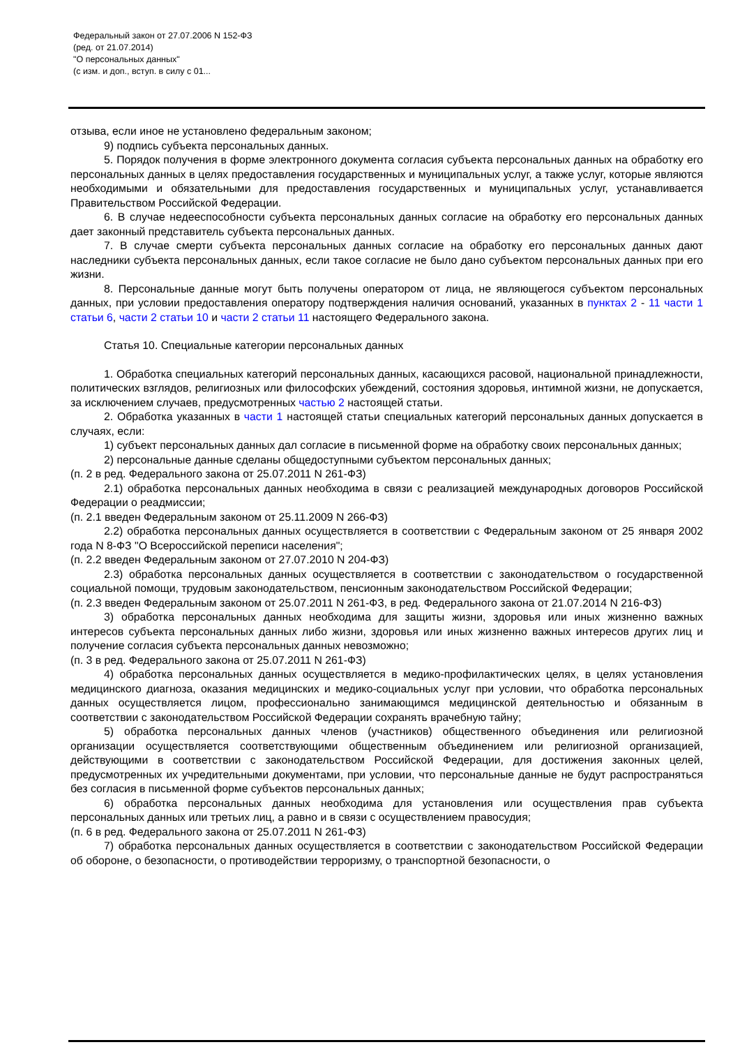Федеральный закон от 27.07.2006 N 152-ФЗ
(ред. от 21.07.2014)
"О персональных данных"
(с изм. и доп., вступ. в силу с 01...
отзыва, если иное не установлено федеральным законом;
9) подпись субъекта персональных данных.
5. Порядок получения в форме электронного документа согласия субъекта персональных данных на обработку его персональных данных в целях предоставления государственных и муниципальных услуг, а также услуг, которые являются необходимыми и обязательными для предоставления государственных и муниципальных услуг, устанавливается Правительством Российской Федерации.
6. В случае недееспособности субъекта персональных данных согласие на обработку его персональных данных дает законный представитель субъекта персональных данных.
7. В случае смерти субъекта персональных данных согласие на обработку его персональных данных дают наследники субъекта персональных данных, если такое согласие не было дано субъектом персональных данных при его жизни.
8. Персональные данные могут быть получены оператором от лица, не являющегося субъектом персональных данных, при условии предоставления оператору подтверждения наличия оснований, указанных в пунктах 2 - 11 части 1 статьи 6, части 2 статьи 10 и части 2 статьи 11 настоящего Федерального закона.
Статья 10. Специальные категории персональных данных
1. Обработка специальных категорий персональных данных, касающихся расовой, национальной принадлежности, политических взглядов, религиозных или философских убеждений, состояния здоровья, интимной жизни, не допускается, за исключением случаев, предусмотренных частью 2 настоящей статьи.
2. Обработка указанных в части 1 настоящей статьи специальных категорий персональных данных допускается в случаях, если:
1) субъект персональных данных дал согласие в письменной форме на обработку своих персональных данных;
2) персональные данные сделаны общедоступными субъектом персональных данных;
(п. 2 в ред. Федерального закона от 25.07.2011 N 261-ФЗ)
2.1) обработка персональных данных необходима в связи с реализацией международных договоров Российской Федерации о реадмиссии;
(п. 2.1 введен Федеральным законом от 25.11.2009 N 266-ФЗ)
2.2) обработка персональных данных осуществляется в соответствии с Федеральным законом от 25 января 2002 года N 8-ФЗ "О Всероссийской переписи населения";
(п. 2.2 введен Федеральным законом от 27.07.2010 N 204-ФЗ)
2.3) обработка персональных данных осуществляется в соответствии с законодательством о государственной социальной помощи, трудовым законодательством, пенсионным законодательством Российской Федерации;
(п. 2.3 введен Федеральным законом от 25.07.2011 N 261-ФЗ, в ред. Федерального закона от 21.07.2014 N 216-ФЗ)
3) обработка персональных данных необходима для защиты жизни, здоровья или иных жизненно важных интересов субъекта персональных данных либо жизни, здоровья или иных жизненно важных интересов других лиц и получение согласия субъекта персональных данных невозможно;
(п. 3 в ред. Федерального закона от 25.07.2011 N 261-ФЗ)
4) обработка персональных данных осуществляется в медико-профилактических целях, в целях установления медицинского диагноза, оказания медицинских и медико-социальных услуг при условии, что обработка персональных данных осуществляется лицом, профессионально занимающимся медицинской деятельностью и обязанным в соответствии с законодательством Российской Федерации сохранять врачебную тайну;
5) обработка персональных данных членов (участников) общественного объединения или религиозной организации осуществляется соответствующими общественным объединением или религиозной организацией, действующими в соответствии с законодательством Российской Федерации, для достижения законных целей, предусмотренных их учредительными документами, при условии, что персональные данные не будут распространяться без согласия в письменной форме субъектов персональных данных;
6) обработка персональных данных необходима для установления или осуществления прав субъекта персональных данных или третьих лиц, а равно и в связи с осуществлением правосудия;
(п. 6 в ред. Федерального закона от 25.07.2011 N 261-ФЗ)
7) обработка персональных данных осуществляется в соответствии с законодательством Российской Федерации об обороне, о безопасности, о противодействии терроризму, о транспортной безопасности, о